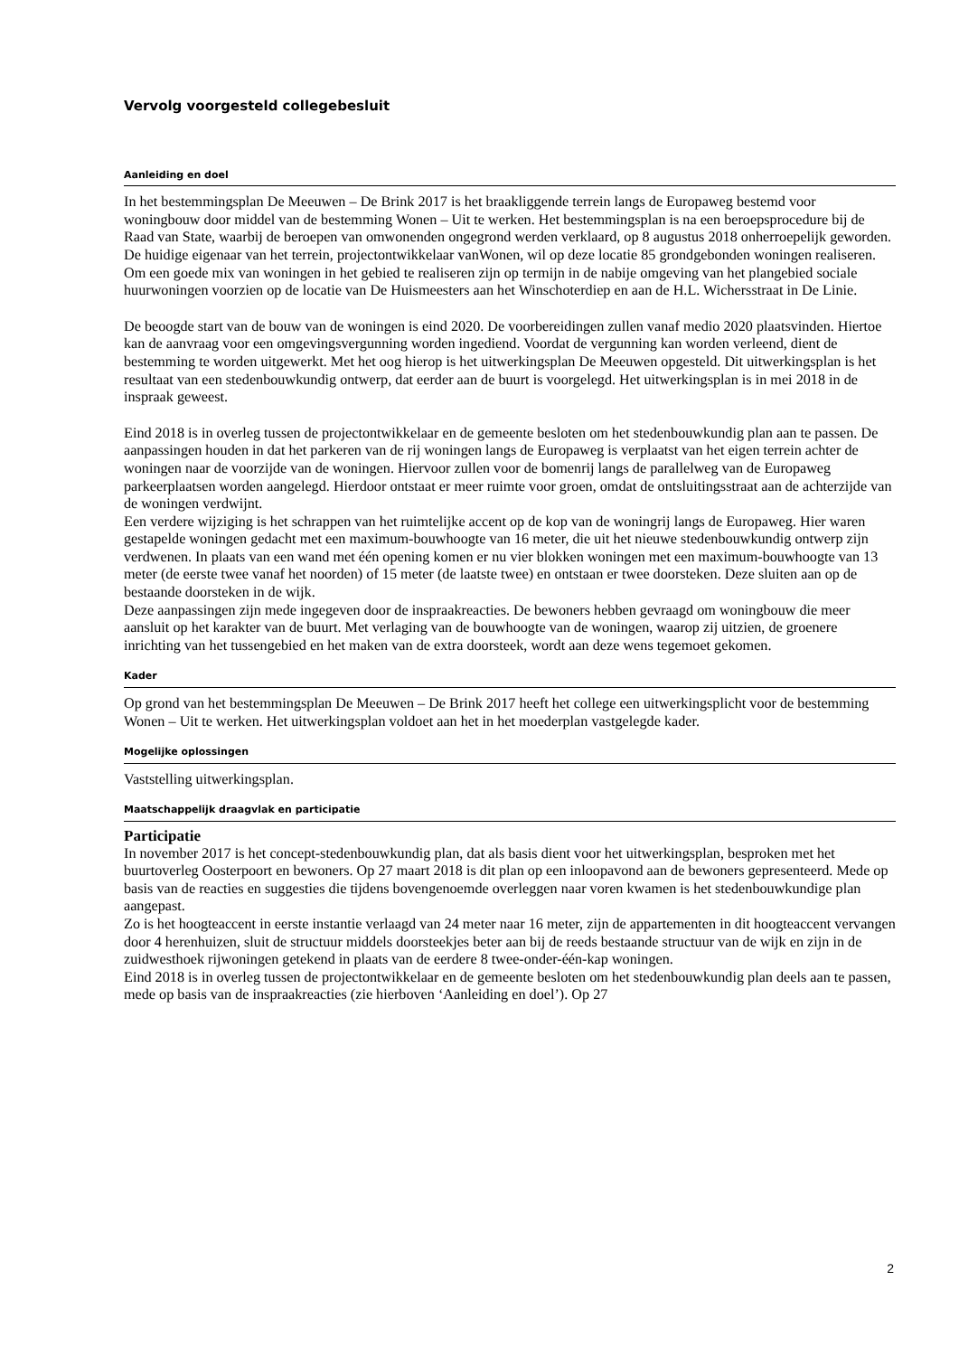Vervolg voorgesteld collegebesluit
Aanleiding en doel
In het bestemmingsplan De Meeuwen – De Brink 2017 is het braakliggende terrein langs de Europaweg bestemd voor woningbouw door middel van de bestemming Wonen – Uit te werken. Het bestemmingsplan is na een beroepsprocedure bij de Raad van State, waarbij de beroepen van omwonenden ongegrond werden verklaard, op 8 augustus 2018 onherroepelijk geworden. De huidige eigenaar van het terrein, projectontwikkelaar vanWonen, wil op deze locatie 85 grondgebonden woningen realiseren.
Om een goede mix van woningen in het gebied te realiseren zijn op termijn in de nabije omgeving van het plangebied sociale huurwoningen voorzien op de locatie van De Huismeesters aan het Winschoterdiep en aan de H.L. Wichersstraat in De Linie.
De beoogde start van de bouw van de woningen is eind 2020. De voorbereidingen zullen vanaf medio 2020 plaatsvinden. Hiertoe kan de aanvraag voor een omgevingsvergunning worden ingediend. Voordat de vergunning kan worden verleend, dient de bestemming te worden uitgewerkt. Met het oog hierop is het uitwerkingsplan De Meeuwen opgesteld. Dit uitwerkingsplan is het resultaat van een stedenbouwkundig ontwerp, dat eerder aan de buurt is voorgelegd. Het uitwerkingsplan is in mei 2018 in de inspraak geweest.
Eind 2018 is in overleg tussen de projectontwikkelaar en de gemeente besloten om het stedenbouwkundig plan aan te passen. De aanpassingen houden in dat het parkeren van de rij woningen langs de Europaweg is verplaatst van het eigen terrein achter de woningen naar de voorzijde van de woningen. Hiervoor zullen voor de bomenrij langs de parallelweg van de Europaweg parkeerplaatsen worden aangelegd. Hierdoor ontstaat er meer ruimte voor groen, omdat de ontsluitingsstraat aan de achterzijde van de woningen verdwijnt.
Een verdere wijziging is het schrappen van het ruimtelijke accent op de kop van de woningrij langs de Europaweg. Hier waren gestapelde woningen gedacht met een maximum-bouwhoogte van 16 meter, die uit het nieuwe stedenbouwkundig ontwerp zijn verdwenen. In plaats van een wand met één opening komen er nu vier blokken woningen met een maximum-bouwhoogte van 13 meter (de eerste twee vanaf het noorden) of 15 meter (de laatste twee) en ontstaan er twee doorsteken. Deze sluiten aan op de bestaande doorsteken in de wijk.
Deze aanpassingen zijn mede ingegeven door de inspraakreacties. De bewoners hebben gevraagd om woningbouw die meer aansluit op het karakter van de buurt. Met verlaging van de bouwhoogte van de woningen, waarop zij uitzien, de groenere inrichting van het tussengebied en het maken van de extra doorsteek, wordt aan deze wens tegemoet gekomen.
Kader
Op grond van het bestemmingsplan De Meeuwen – De Brink 2017 heeft het college een uitwerkingsplicht voor de bestemming Wonen – Uit te werken. Het uitwerkingsplan voldoet aan het in het moederplan vastgelegde kader.
Mogelijke oplossingen
Vaststelling uitwerkingsplan.
Maatschappelijk draagvlak en participatie
Participatie
In november 2017 is het concept-stedenbouwkundig plan, dat als basis dient voor het uitwerkingsplan, besproken met het buurtoverleg Oosterpoort en bewoners. Op 27 maart 2018 is dit plan op een inloopavond aan de bewoners gepresenteerd. Mede op basis van de reacties en suggesties die tijdens bovengenoemde overleggen naar voren kwamen is het stedenbouwkundige plan aangepast.
Zo is het hoogteaccent in eerste instantie verlaagd van 24 meter naar 16 meter, zijn de appartementen in dit hoogteaccent vervangen door 4 herenhuizen, sluit de structuur middels doorsteekjes beter aan bij de reeds bestaande structuur van de wijk en zijn in de zuidwesthoek rijwoningen getekend in plaats van de eerdere 8 twee-onder-één-kap woningen.
Eind 2018 is in overleg tussen de projectontwikkelaar en de gemeente besloten om het stedenbouwkundig plan deels aan te passen, mede op basis van de inspraakreacties (zie hierboven ‘Aanleiding en doel’). Op 27
2